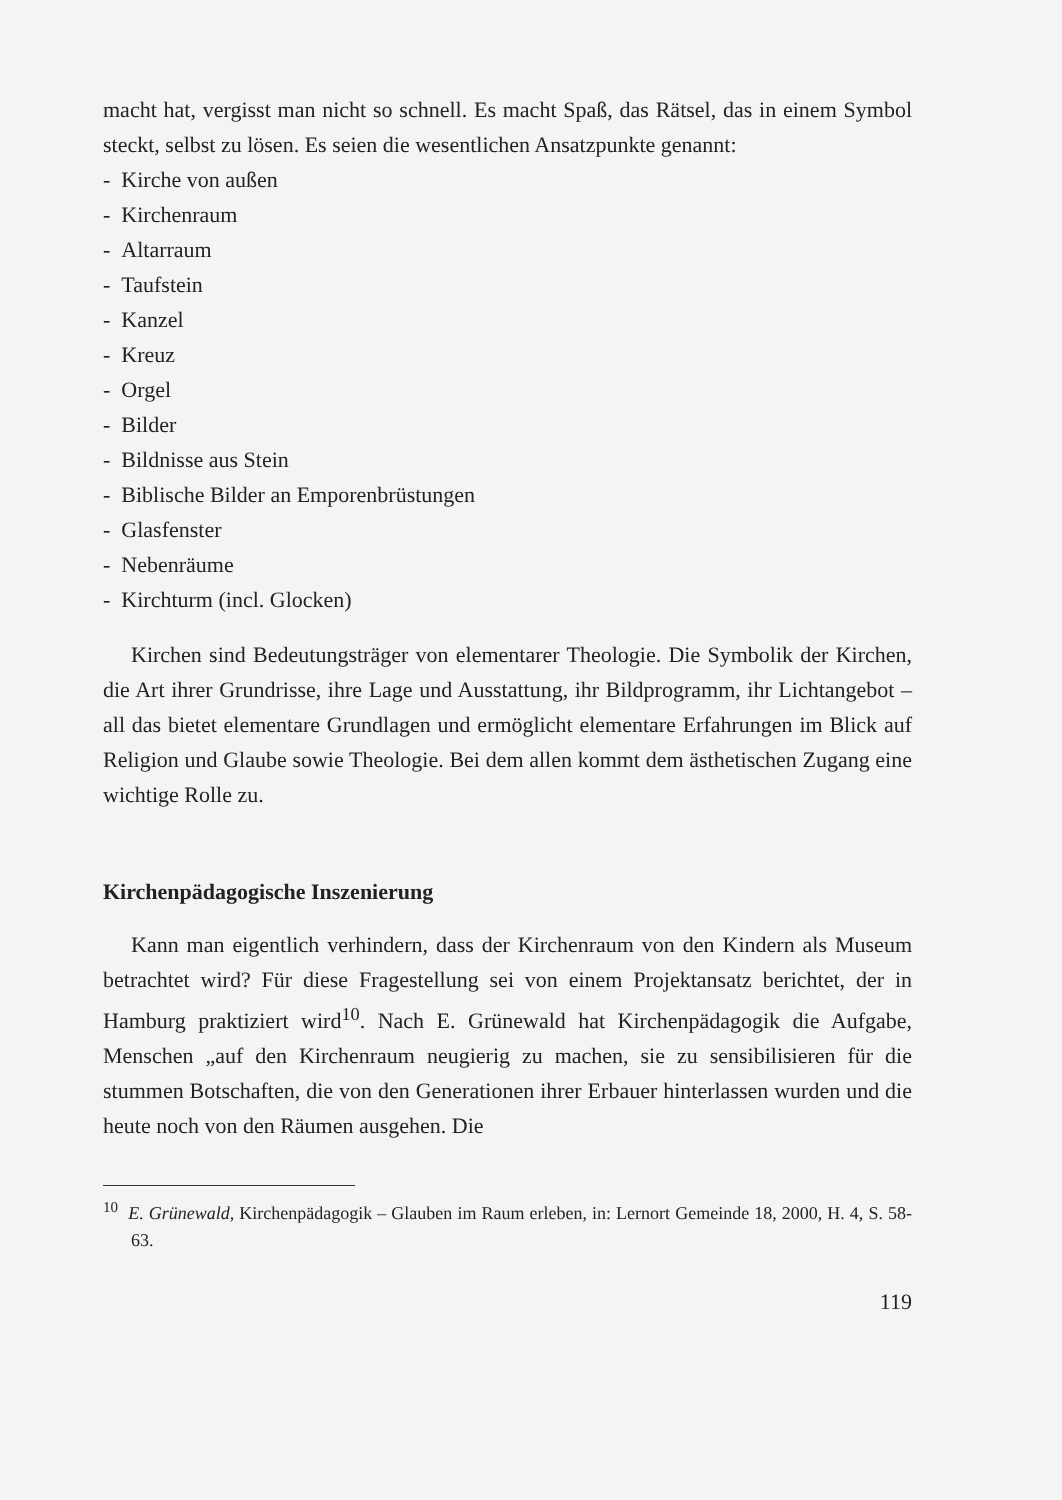macht hat, vergisst man nicht so schnell. Es macht Spaß, das Rätsel, das in einem Symbol steckt, selbst zu lösen. Es seien die wesentlichen Ansatzpunkte genannt:
- Kirche von außen
- Kirchenraum
- Altarraum
- Taufstein
- Kanzel
- Kreuz
- Orgel
- Bilder
- Bildnisse aus Stein
- Biblische Bilder an Emporenbrüstungen
- Glasfenster
- Nebenräume
- Kirchturm (incl. Glocken)
Kirchen sind Bedeutungsträger von elementarer Theologie. Die Symbolik der Kirchen, die Art ihrer Grundrisse, ihre Lage und Ausstattung, ihr Bildprogramm, ihr Lichtangebot – all das bietet elementare Grundlagen und ermöglicht elementare Erfahrungen im Blick auf Religion und Glaube sowie Theologie. Bei dem allen kommt dem ästhetischen Zugang eine wichtige Rolle zu.
Kirchenpädagogische Inszenierung
Kann man eigentlich verhindern, dass der Kirchenraum von den Kindern als Museum betrachtet wird? Für diese Fragestellung sei von einem Projektansatz berichtet, der in Hamburg praktiziert wird<sup>10</sup>. Nach E. Grünewald hat Kirchenpädagogik die Aufgabe, Menschen „auf den Kirchenraum neugierig zu machen, sie zu sensibilisieren für die stummen Botschaften, die von den Generationen ihrer Erbauer hinterlassen wurden und die heute noch von den Räumen ausgehen. Die
<sup>10</sup> E. Grünewald, Kirchenpädagogik – Glauben im Raum erleben, in: Lernort Gemeinde 18, 2000, H. 4, S. 58-63.
119